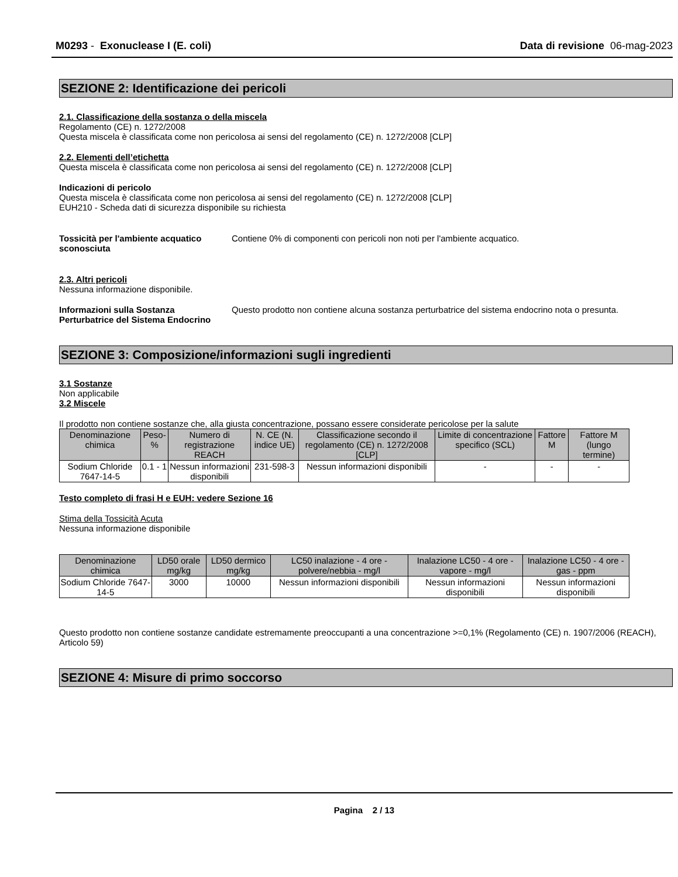M0293 - Exonuclease I (E. coli) Data di revisione 06-mag-2023
SEZIONE 2: Identificazione dei pericoli
2.1. Classificazione della sostanza o della miscela
Regolamento (CE) n. 1272/2008
Questa miscela è classificata come non pericolosa ai sensi del regolamento (CE) n. 1272/2008 [CLP]
2.2. Elementi dell’etichetta
Questa miscela è classificata come non pericolosa ai sensi del regolamento (CE) n. 1272/2008 [CLP]
Indicazioni di pericolo
Questa miscela è classificata come non pericolosa ai sensi del regolamento (CE) n. 1272/2008 [CLP]
EUH210 - Scheda dati di sicurezza disponibile su richiesta
Tossicità per l'ambiente acquatico sconosciuta Contiene 0% di componenti con pericoli non noti per l'ambiente acquatico.
2.3. Altri pericoli
Nessuna informazione disponibile.
Informazioni sulla Sostanza Perturbatrice del Sistema Endocrino Questo prodotto non contiene alcuna sostanza perturbatrice del sistema endocrino nota o presunta.
SEZIONE 3: Composizione/informazioni sugli ingredienti
3.1 Sostanze
Non applicabile
3.2 Miscele
Il prodotto non contiene sostanze che, alla giusta concentrazione, possano essere considerate pericolose per la salute
| Denominazione chimica | Peso-% | Numero di registrazione REACH | N. CE (N. indice UE) | Classificazione secondo il regolamento (CE) n. 1272/2008 [CLP] | Limite di concentrazione specifico (SCL) | Fattore M | Fattore M (lungo termine) |
| --- | --- | --- | --- | --- | --- | --- | --- |
| Sodium Chloride 7647-14-5 | 0.1 - 1 | Nessun informazioni disponibili | 231-598-3 | Nessun informazioni disponibili | - | - | - |
Testo completo di frasi H e EUH: vedere Sezione 16
Stima della Tossicità Acuta
Nessuna informazione disponibile
| Denominazione chimica | LD50 orale mg/kg | LD50 dermico mg/kg | LC50 inalazione - 4 ore - polvere/nebbia - mg/l | Inalazione LC50 - 4 ore - vapore - mg/l | Inalazione LC50 - 4 ore - gas - ppm |
| --- | --- | --- | --- | --- | --- |
| Sodium Chloride 7647-14-5 | 3000 | 10000 | Nessun informazioni disponibili | Nessun informazioni disponibili | Nessun informazioni disponibili |
Questo prodotto non contiene sostanze candidate estremamente preoccupanti a una concentrazione >=0,1% (Regolamento (CE) n. 1907/2006 (REACH), Articolo 59)
SEZIONE 4: Misure di primo soccorso
Pagina 2 / 13